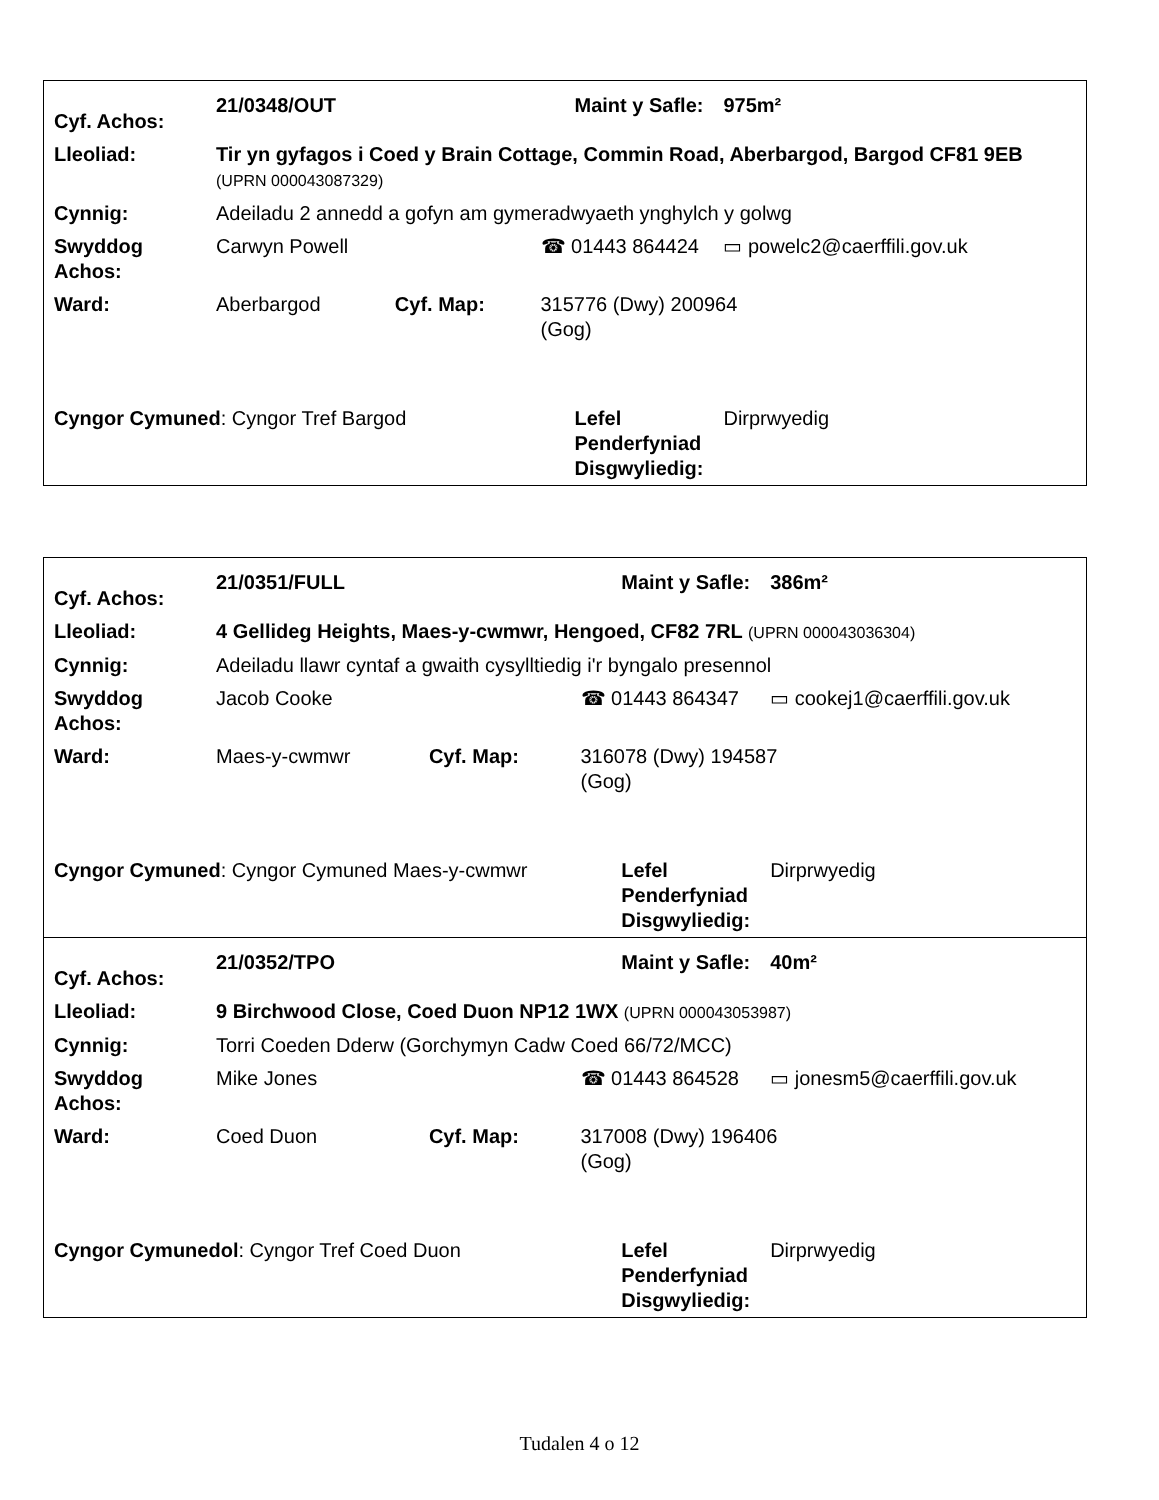| Cyf. Achos: | 21/0348/OUT | | | Maint y Safle: | 975m² |
| Lleoliad: | Tir yn gyfagos i Coed y Brain Cottage, Commin Road, Aberbargod, Bargod CF81 9EB (UPRN 000043087329) | | | | |
| Cynnig: | Adeiladu 2 annedd a gofyn am gymeradwyaeth ynghylch y golwg | | | | |
| Swyddog Achos: | Carwyn Powell | | ☎ 01443 864424 | | ▭ powelc2@caerffili.gov.uk |
| Ward: | Aberbargod | Cyf. Map: | 315776 (Dwy) 200964 (Gog) | | |
| Cyngor Cymuned : Cyngor Tref Bargod | | | | Lefel Penderfyniad Disgwyliedig: | Dirprwyedig |
| Cyf. Achos: | 21/0351/FULL | | | Maint y Safle: | 386m² |
| Lleoliad: | 4 Gellideg Heights, Maes-y-cwmwr, Hengoed, CF82 7RL (UPRN 000043036304) | | | | |
| Cynnig: | Adeiladu llawr cyntaf a gwaith cysylltiedig i'r byngalo presennol | | | | |
| Swyddog Achos: | Jacob Cooke | | ☎ 01443 864347 | | ▭ cookej1@caerffili.gov.uk |
| Ward: | Maes-y-cwmwr | Cyf. Map: | 316078 (Dwy) 194587 (Gog) | | |
| Cyngor Cymuned : Cyngor Cymuned Maes-y-cwmwr | | | | Lefel Penderfyniad Disgwyliedig: | Dirprwyedig |
| Cyf. Achos: | 21/0352/TPO | | | Maint y Safle: | 40m² |
| Lleoliad: | 9 Birchwood Close, Coed Duon NP12 1WX (UPRN 000043053987) | | | | |
| Cynnig: | Torri Coeden Dderw (Gorchymyn Cadw Coed 66/72/MCC) | | | | |
| Swyddog Achos: | Mike Jones | | ☎ 01443 864528 | | ▭ jonesm5@caerffili.gov.uk |
| Ward: | Coed Duon | Cyf. Map: | 317008 (Dwy) 196406 (Gog) | | |
| Cyngor Cymunedol : Cyngor Tref Coed Duon | | | | Lefel Penderfyniad Disgwyliedig: | Dirprwyedig |
Tudalen 4 o 12